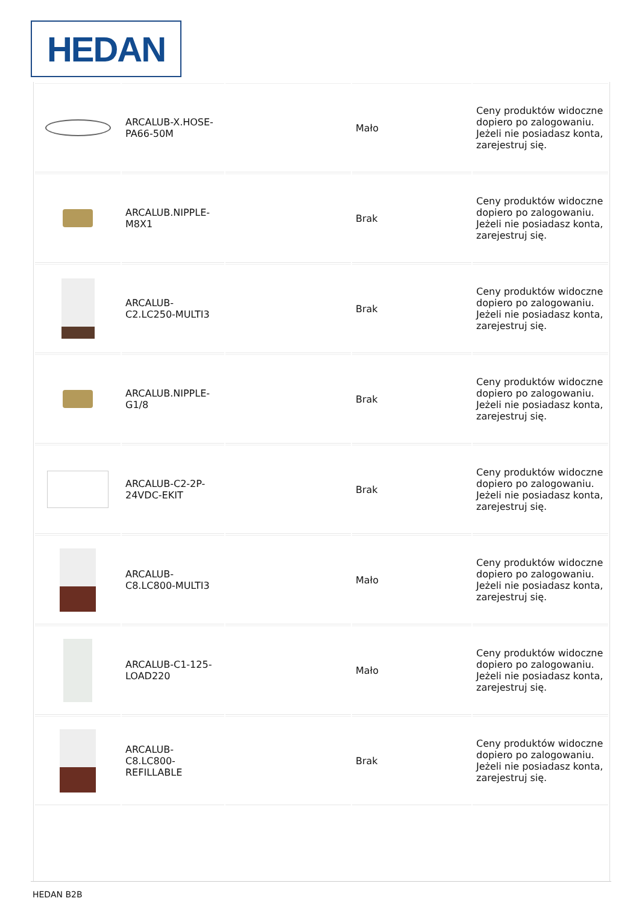HEDAN
| | ARCALUB-X.HOSE-PA66-50M | | Mało | Ceny produktów widoczne dopiero po zalogowaniu. Jeżeli nie posiadasz konta, zarejestruj się. |
| | ARCALUB.NIPPLE-M8X1 | | Brak | Ceny produktów widoczne dopiero po zalogowaniu. Jeżeli nie posiadasz konta, zarejestruj się. |
| | ARCALUB-C2.LC250-MULTI3 | | Brak | Ceny produktów widoczne dopiero po zalogowaniu. Jeżeli nie posiadasz konta, zarejestruj się. |
| | ARCALUB.NIPPLE-G1/8 | | Brak | Ceny produktów widoczne dopiero po zalogowaniu. Jeżeli nie posiadasz konta, zarejestruj się. |
| | ARCALUB-C2-2P-24VDC-EKIT | | Brak | Ceny produktów widoczne dopiero po zalogowaniu. Jeżeli nie posiadasz konta, zarejestruj się. |
| | ARCALUB-C8.LC800-MULTI3 | | Mało | Ceny produktów widoczne dopiero po zalogowaniu. Jeżeli nie posiadasz konta, zarejestruj się. |
| | ARCALUB-C1-125-LOAD220 | | Mało | Ceny produktów widoczne dopiero po zalogowaniu. Jeżeli nie posiadasz konta, zarejestruj się. |
| | ARCALUB-C8.LC800-REFILLABLE | | Brak | Ceny produktów widoczne dopiero po zalogowaniu. Jeżeli nie posiadasz konta, zarejestruj się. |
HEDAN B2B